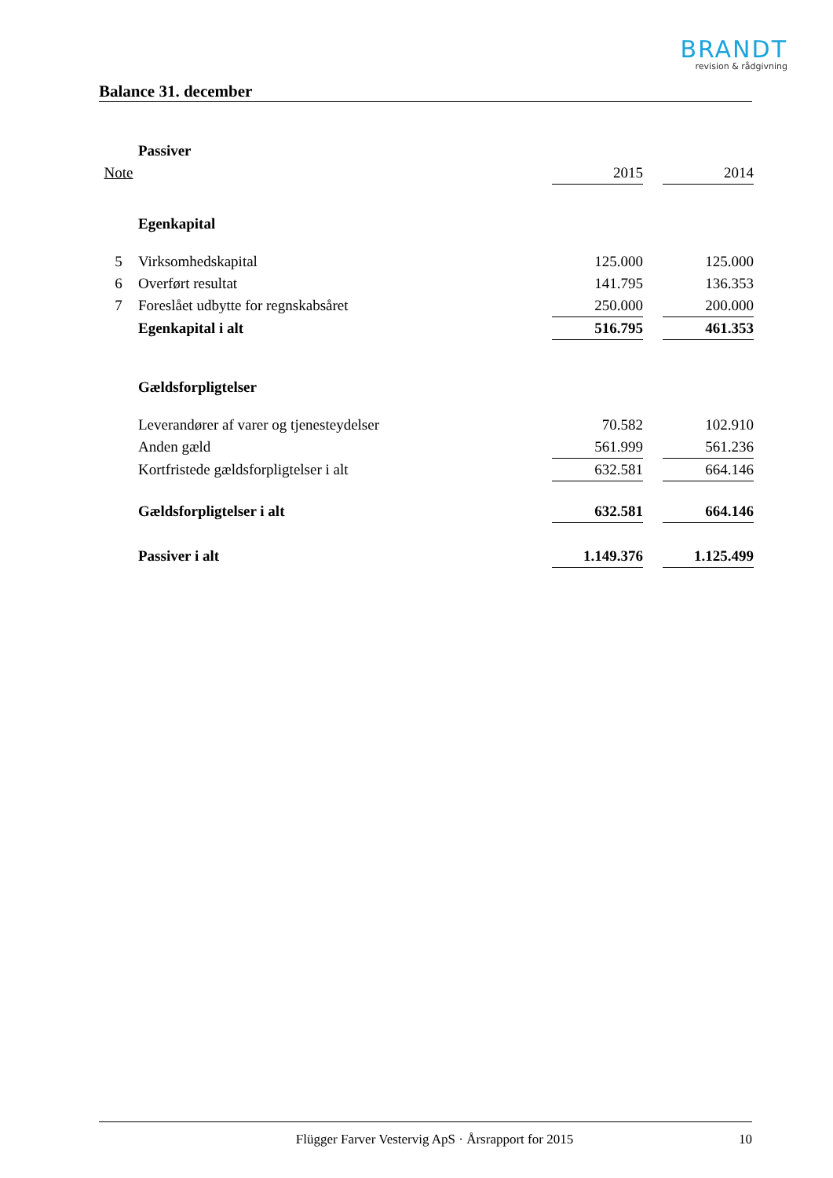BRANDT
revision & rådgivning
Balance 31. december
| | Passiver | | | |
| Note | | 2015 | | 2014 |
| | Egenkapital | | | |
| 5 | Virksomhedskapital | 125.000 | | 125.000 |
| 6 | Overført resultat | 141.795 | | 136.353 |
| 7 | Foreslået udbytte for regnskabsåret | 250.000 | | 200.000 |
| | Egenkapital i alt | 516.795 | | 461.353 |
| | Gældsforpligtelser | | | |
| | Leverandører af varer og tjenesteydelser | 70.582 | | 102.910 |
| | Anden gæld | 561.999 | | 561.236 |
| | Kortfristede gældsforpligtelser i alt | 632.581 | | 664.146 |
| | Gældsforpligtelser i alt | 632.581 | | 664.146 |
| | Passiver i alt | 1.149.376 | | 1.125.499 |
Flügger Farver Vestervig ApS · Årsrapport for 2015 10